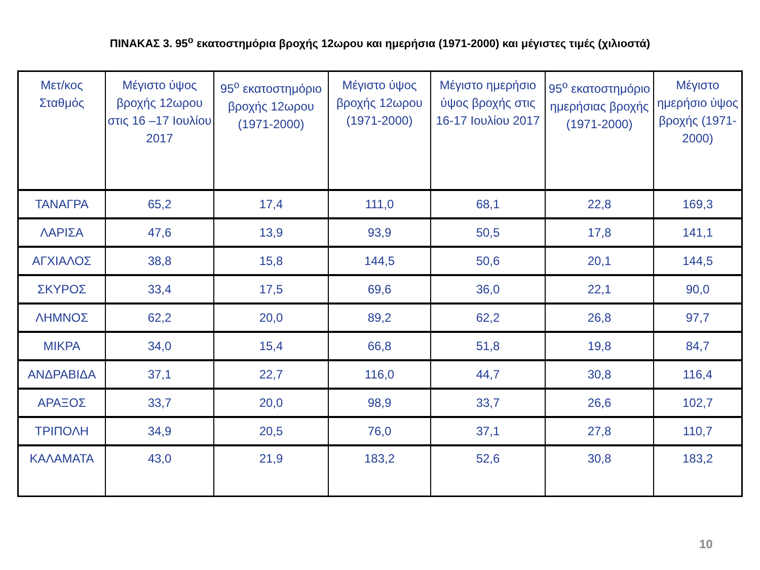ΠΙΝΑΚΑΣ 3. 95<sup>ο</sup> εκατοστημόρια βροχής 12ωρου και ημερήσια (1971-2000) και μέγιστες τιμές (χιλιοστά)
| Μετ/κος Σταθμός | Μέγιστο ύψος βροχής 12ωρου στις 16 –17 Ιουλίου 2017 | 95<sup>ο</sup> εκατοστημόριο βροχής 12ωρου (1971-2000) | Μέγιστο ύψος βροχής 12ωρου (1971-2000) | Μέγιστο ημερήσιο ύψος βροχής στις 16-17 Ιουλίου 2017 | 95<sup>ο</sup> εκατοστημόριο ημερήσιας βροχής (1971-2000) | Μέγιστο ημερήσιο ύψος βροχής (1971-2000) |
| --- | --- | --- | --- | --- | --- | --- |
| ΤΑΝΑΓΡΑ | 65,2 | 17,4 | 111,0 | 68,1 | 22,8 | 169,3 |
| ΛΑΡΙΣΑ | 47,6 | 13,9 | 93,9 | 50,5 | 17,8 | 141,1 |
| ΑΓΧΙΑΛΟΣ | 38,8 | 15,8 | 144,5 | 50,6 | 20,1 | 144,5 |
| ΣΚΥΡΟΣ | 33,4 | 17,5 | 69,6 | 36,0 | 22,1 | 90,0 |
| ΛΗΜΝΟΣ | 62,2 | 20,0 | 89,2 | 62,2 | 26,8 | 97,7 |
| ΜΙΚΡΑ | 34,0 | 15,4 | 66,8 | 51,8 | 19,8 | 84,7 |
| ΑΝΔΡΑΒΙΔΑ | 37,1 | 22,7 | 116,0 | 44,7 | 30,8 | 116,4 |
| ΑΡΑΞΟΣ | 33,7 | 20,0 | 98,9 | 33,7 | 26,6 | 102,7 |
| ΤΡΙΠΟΛΗ | 34,9 | 20,5 | 76,0 | 37,1 | 27,8 | 110,7 |
| ΚΑΛΑΜΑΤΑ | 43,0 | 21,9 | 183,2 | 52,6 | 30,8 | 183,2 |
10